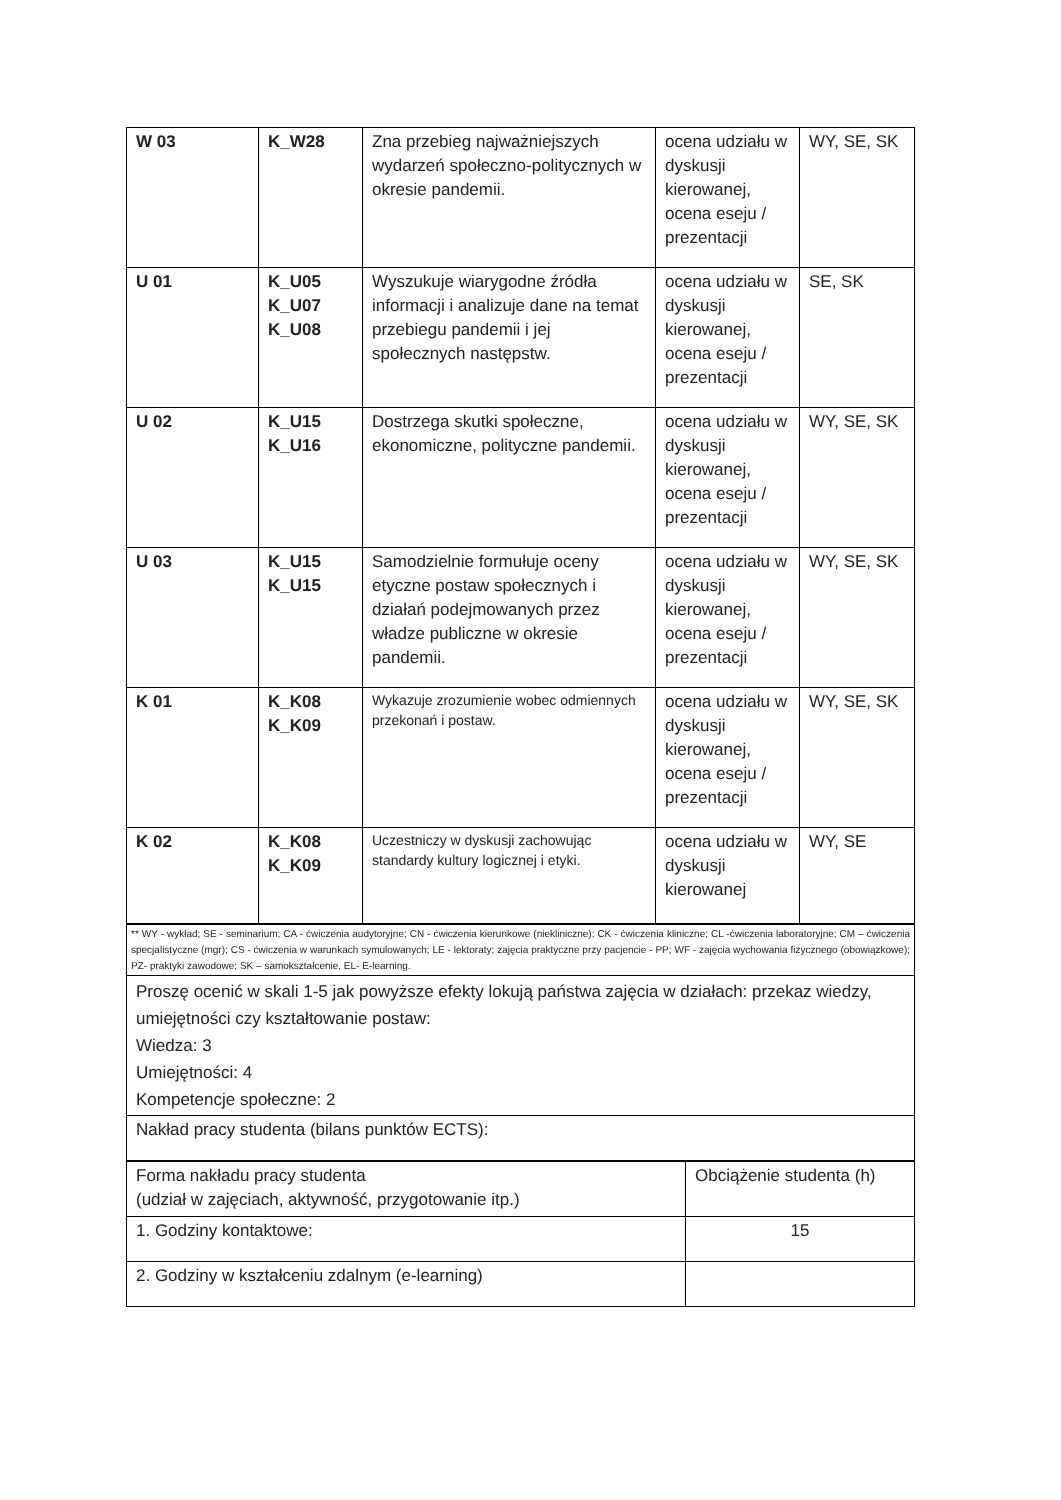| W 03 | K_W28 | Zna przebieg najważniejszych wydarzeń społeczno-politycznych w okresie pandemii. | ocena udziału w dyskusji kierowanej, ocena eseju / prezentacji | WY, SE, SK |
| U 01 | K_U05 K_U07 K_U08 | Wyszukuje wiarygodne źródła informacji i analizuje dane na temat przebiegu pandemii i jej społecznych następstw. | ocena udziału w dyskusji kierowanej, ocena eseju / prezentacji | SE, SK |
| U 02 | K_U15 K_U16 | Dostrzega skutki społeczne, ekonomiczne, polityczne pandemii. | ocena udziału w dyskusji kierowanej, ocena eseju / prezentacji | WY, SE, SK |
| U 03 | K_U15 K_U15 | Samodzielnie formułuje oceny etyczne postaw społecznych i działań podejmowanych przez władze publiczne w okresie pandemii. | ocena udziału w dyskusji kierowanej, ocena eseju / prezentacji | WY, SE, SK |
| K 01 | K_K08 K_K09 | Wykazuje zrozumienie wobec odmiennych przekonań i postaw. | ocena udziału w dyskusji kierowanej, ocena eseju / prezentacji | WY, SE, SK |
| K 02 | K_K08 K_K09 | Uczestniczy w dyskusji zachowując standardy kultury logicznej i etyki. | ocena udziału w dyskusji kierowanej | WY, SE |
| ** WY - wykład; SE - seminarium; CA - ćwiczenia audytoryjne; CN - ćwiczenia kierunkowe (niekliniczne); CK - ćwiczenia kliniczne; CL -ćwiczenia laboratoryjne; CM – ćwiczenia specjalistyczne (mgr); CS - ćwiczenia w warunkach symulowanych; LE - lektoraty; zajęcia praktyczne przy pacjencie - PP; WF - zajęcia wychowania fizycznego (obowiązkowe); PZ- praktyki zawodowe; SK – samokształcenie, EL- E-learning. |
| Proszę ocenić w skali 1-5 jak powyższe efekty lokują państwa zajęcia w działach: przekaz wiedzy, umiejętności czy kształtowanie postaw: Wiedza: 3 Umiejętności: 4 Kompetencje społeczne: 2 |
| Nakład pracy studenta (bilans punktów ECTS): |
| Forma nakładu pracy studenta (udział w zajęciach, aktywność, przygotowanie itp.) | Obciążenie studenta (h) |
| 1. Godziny kontaktowe: | 15 |
| 2. Godziny w kształceniu zdalnym (e-learning) | |